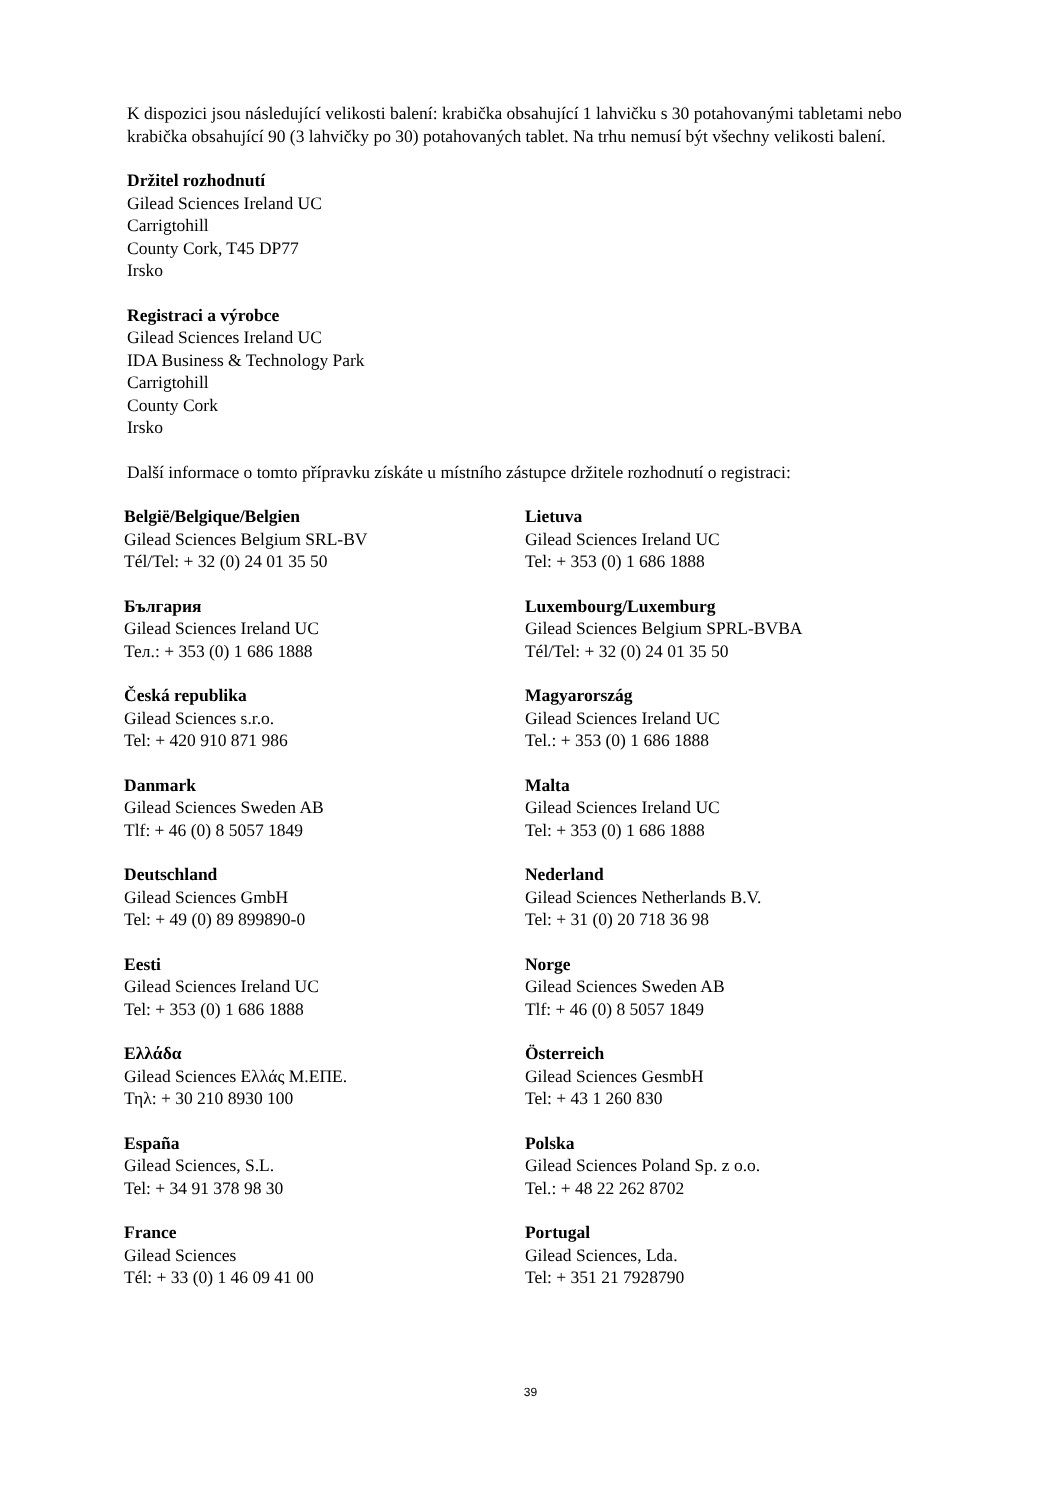K dispozici jsou následující velikosti balení: krabička obsahující 1 lahvičku s 30 potahovanými tabletami nebo krabička obsahující 90 (3 lahvičky po 30) potahovaných tablet. Na trhu nemusí být všechny velikosti balení.
Držitel rozhodnutí
Gilead Sciences Ireland UC
Carrigtohill
County Cork, T45 DP77
Irsko
Registraci a výrobce
Gilead Sciences Ireland UC
IDA Business & Technology Park
Carrigtohill
County Cork
Irsko
Další informace o tomto přípravku získáte u místního zástupce držitele rozhodnutí o registraci:
| België/Belgique/Belgien Gilead Sciences Belgium SRL-BV Tél/Tel: + 32 (0) 24 01 35 50 | Lietuva Gilead Sciences Ireland UC Tel: + 353 (0) 1 686 1888 |
| България Gilead Sciences Ireland UC Тел.: + 353 (0) 1 686 1888 | Luxembourg/Luxemburg Gilead Sciences Belgium SPRL-BVBA Tél/Tel: + 32 (0) 24 01 35 50 |
| Česká republika Gilead Sciences s.r.o. Tel: + 420 910 871 986 | Magyarország Gilead Sciences Ireland UC Tel.: + 353 (0) 1 686 1888 |
| Danmark Gilead Sciences Sweden AB Tlf: + 46 (0) 8 5057 1849 | Malta Gilead Sciences Ireland UC Tel: + 353 (0) 1 686 1888 |
| Deutschland Gilead Sciences GmbH Tel: + 49 (0) 89 899890-0 | Nederland Gilead Sciences Netherlands B.V. Tel: + 31 (0) 20 718 36 98 |
| Eesti Gilead Sciences Ireland UC Tel: + 353 (0) 1 686 1888 | Norge Gilead Sciences Sweden AB Tlf: + 46 (0) 8 5057 1849 |
| Ελλάδα Gilead Sciences Ελλάς Μ.ΕΠΕ. Τηλ: + 30 210 8930 100 | Österreich Gilead Sciences GesmbH Tel: + 43 1 260 830 |
| España Gilead Sciences, S.L. Tel: + 34 91 378 98 30 | Polska Gilead Sciences Poland Sp. z o.o. Tel.: + 48 22 262 8702 |
| France Gilead Sciences Tél: + 33 (0) 1 46 09 41 00 | Portugal Gilead Sciences, Lda. Tel: + 351 21 7928790 |
39